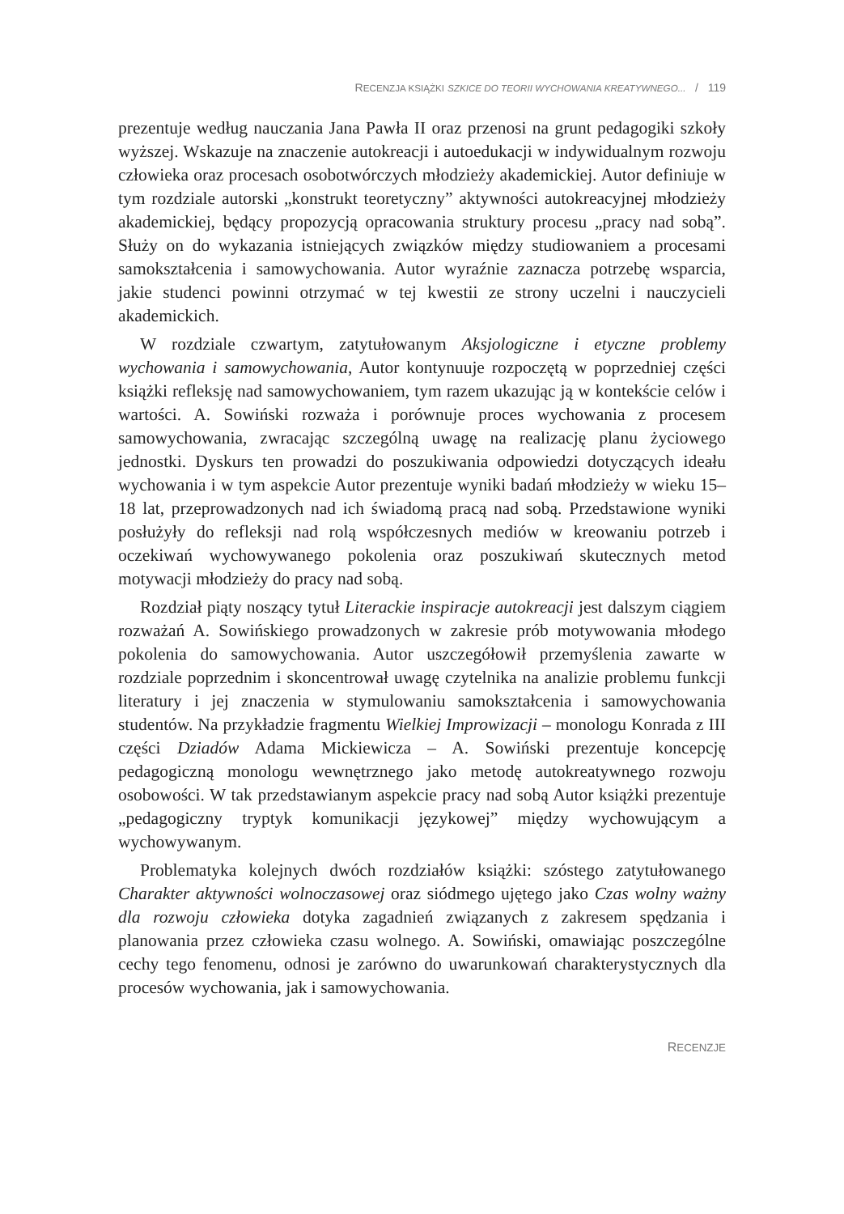RECENZJA KSIĄŻKI SZKICE DO TEORII WYCHOWANIA KREATYWNEGO... / 119
prezentuje według nauczania Jana Pawła II oraz przenosi na grunt pedagogiki szkoły wyższej. Wskazuje na znaczenie autokreacji i autoedukacji w indywidualnym rozwoju człowieka oraz procesach osobotwórczych młodzieży akademickiej. Autor definiuje w tym rozdziale autorski „konstrukt teoretyczny” aktywności autokreacyjnej młodzieży akademickiej, będący propozycją opracowania struktury procesu „pracy nad sobą”. Służy on do wykazania istniejących związków między studiowaniem a procesami samokształcenia i samowychowania. Autor wyraźnie zaznacza potrzebę wsparcia, jakie studenci powinni otrzymać w tej kwestii ze strony uczelni i nauczycieli akademickich.
W rozdziale czwartym, zatytułowanym Aksjologiczne i etyczne problemy wychowania i samowychowania, Autor kontynuuje rozpoczętą w poprzedniej części książki refleksję nad samowychowaniem, tym razem ukazując ją w kontekście celów i wartości. A. Sowiński rozważa i porównuje proces wychowania z procesem samowychowania, zwracając szczególną uwagę na realizację planu życiowego jednostki. Dyskurs ten prowadzi do poszukiwania odpowiedzi dotyczących ideału wychowania i w tym aspekcie Autor prezentuje wyniki badań młodzieży w wieku 15–18 lat, przeprowadzonych nad ich świadomą pracą nad sobą. Przedstawione wyniki posłużyły do refleksji nad rolą współczesnych mediów w kreowaniu potrzeb i oczekiwań wychowywanego pokolenia oraz poszukiwań skutecznych metod motywacji młodzieży do pracy nad sobą.
Rozdział piąty noszący tytuł Literackie inspiracje autokreacji jest dalszym ciągiem rozważań A. Sowińskiego prowadzonych w zakresie prób motywowania młodego pokolenia do samowychowania. Autor uszczegółowił przemyślenia zawarte w rozdziale poprzednim i skoncentrował uwagę czytelnika na analizie problemu funkcji literatury i jej znaczenia w stymulowaniu samokształcenia i samowychowania studentów. Na przykładzie fragmentu Wielkiej Improwizacji – monologu Konrada z III części Dziadów Adama Mickiewicza – A. Sowiński prezentuje koncepcję pedagogiczną monologu wewnętrznego jako metodę autokreatywnego rozwoju osobowości. W tak przedstawianym aspekcie pracy nad sobą Autor książki prezentuje „pedagogiczny tryptyk komunikacji językowej” między wychowującym a wychowywanym.
Problematyka kolejnych dwóch rozdziałów książki: szóstego zatytułowanego Charakter aktywności wolnoczasowej oraz siódmego ujętego jako Czas wolny ważny dla rozwoju człowieka dotyka zagadnień związanych z zakresem spędzania i planowania przez człowieka czasu wolnego. A. Sowiński, omawiając poszczególne cechy tego fenomenu, odnosi je zarówno do uwarunkowań charakterystycznych dla procesów wychowania, jak i samowychowania.
RECENZJE